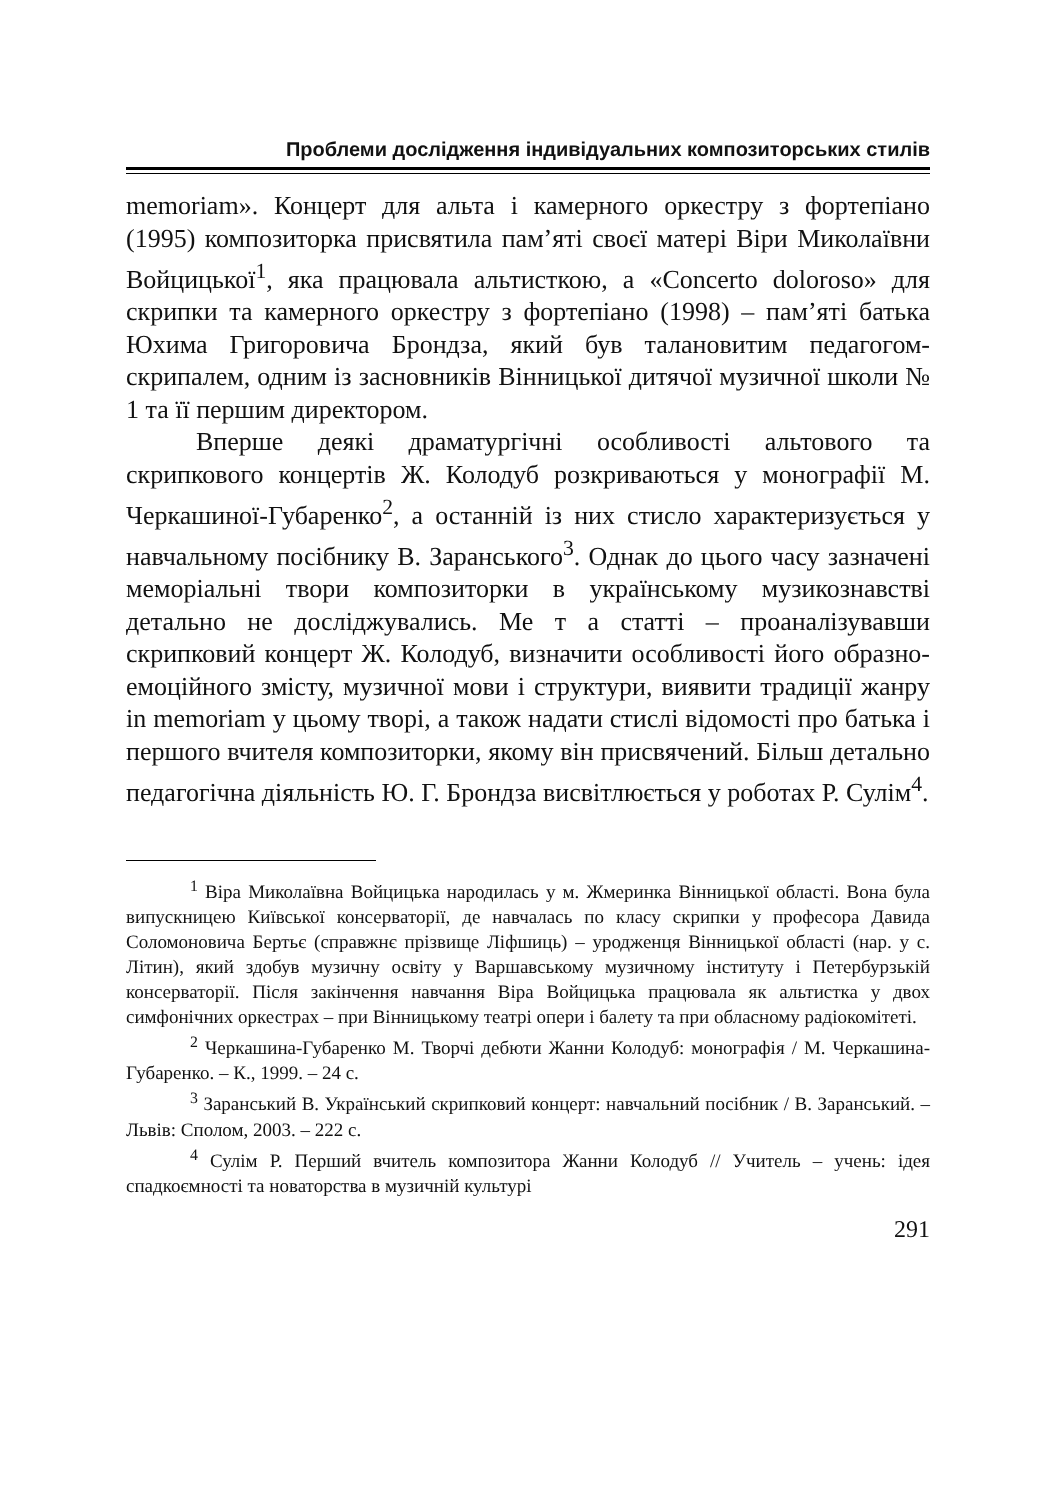Проблеми дослідження індивідуальних композиторських стилів
memoriam». Концерт для альта і камерного оркестру з фортепіано (1995) композиторка присвятила пам’яті своєї матері Віри Миколаївни Войцицької<sup>1</sup>, яка працювала альтисткою, а «Concerto doloroso» для скрипки та камерного оркестру з фортепіано (1998) – пам’яті батька Юхима Григоровича Брондза, який був талановитим педагогом-скрипалем, одним із засновників Вінницької дитячої музичної школи № 1 та її першим директором.
Вперше деякі драматургічні особливості альтового та скрипкового концертів Ж. Колодуб розкриваються у монографії М. Черкашиної-Губаренко<sup>2</sup>, а останній із них стисло характеризується у навчальному посібнику В. Заранського<sup>3</sup>. Однак до цього часу зазначені меморіальні твори композиторки в українському музикознавстві детально не досліджувались. Ме т а статті – проаналізувавши скрипковий концерт Ж. Колодуб, визначити особливості його образно-емоційного змісту, музичної мови і структури, виявити традиції жанру in memoriam у цьому творі, а також надати стислі відомості про батька і першого вчителя композиторки, якому він присвячений. Більш детально педагогічна діяльність Ю. Г. Брондза висвітлюється у роботах Р. Сулім<sup>4</sup>.
<sup>1</sup> Віра Миколаївна Войцицька народилась у м. Жмеринка Вінницької області. Вона була випускницею Київської консерваторії, де навчалась по класу скрипки у професора Давида Соломоновича Бертьє (справжнє прізвище Ліфшиць) – уродженця Вінницької області (нар. у с. Літин), який здобув музичну освіту у Варшавському музичному інституту і Петербурзькій консерваторії. Після закінчення навчання Віра Войцицька працювала як альтистка у двох симфонічних оркестрах – при Вінницькому театрі опери і балету та при обласному радіокомітеті.
<sup>2</sup> Черкашина-Губаренко М. Творчі дебюти Жанни Колодуб: монографія / М. Черкашина-Губаренко. – К., 1999. – 24 с.
<sup>3</sup> Заранський В. Український скрипковий концерт: навчальний посібник / В. Заранський. – Львів: Сполом, 2003. – 222 с.
<sup>4</sup> Сулім Р. Перший вчитель композитора Жанни Колодуб // Учитель – учень: ідея спадкоємності та новаторства в музичній культурі
291